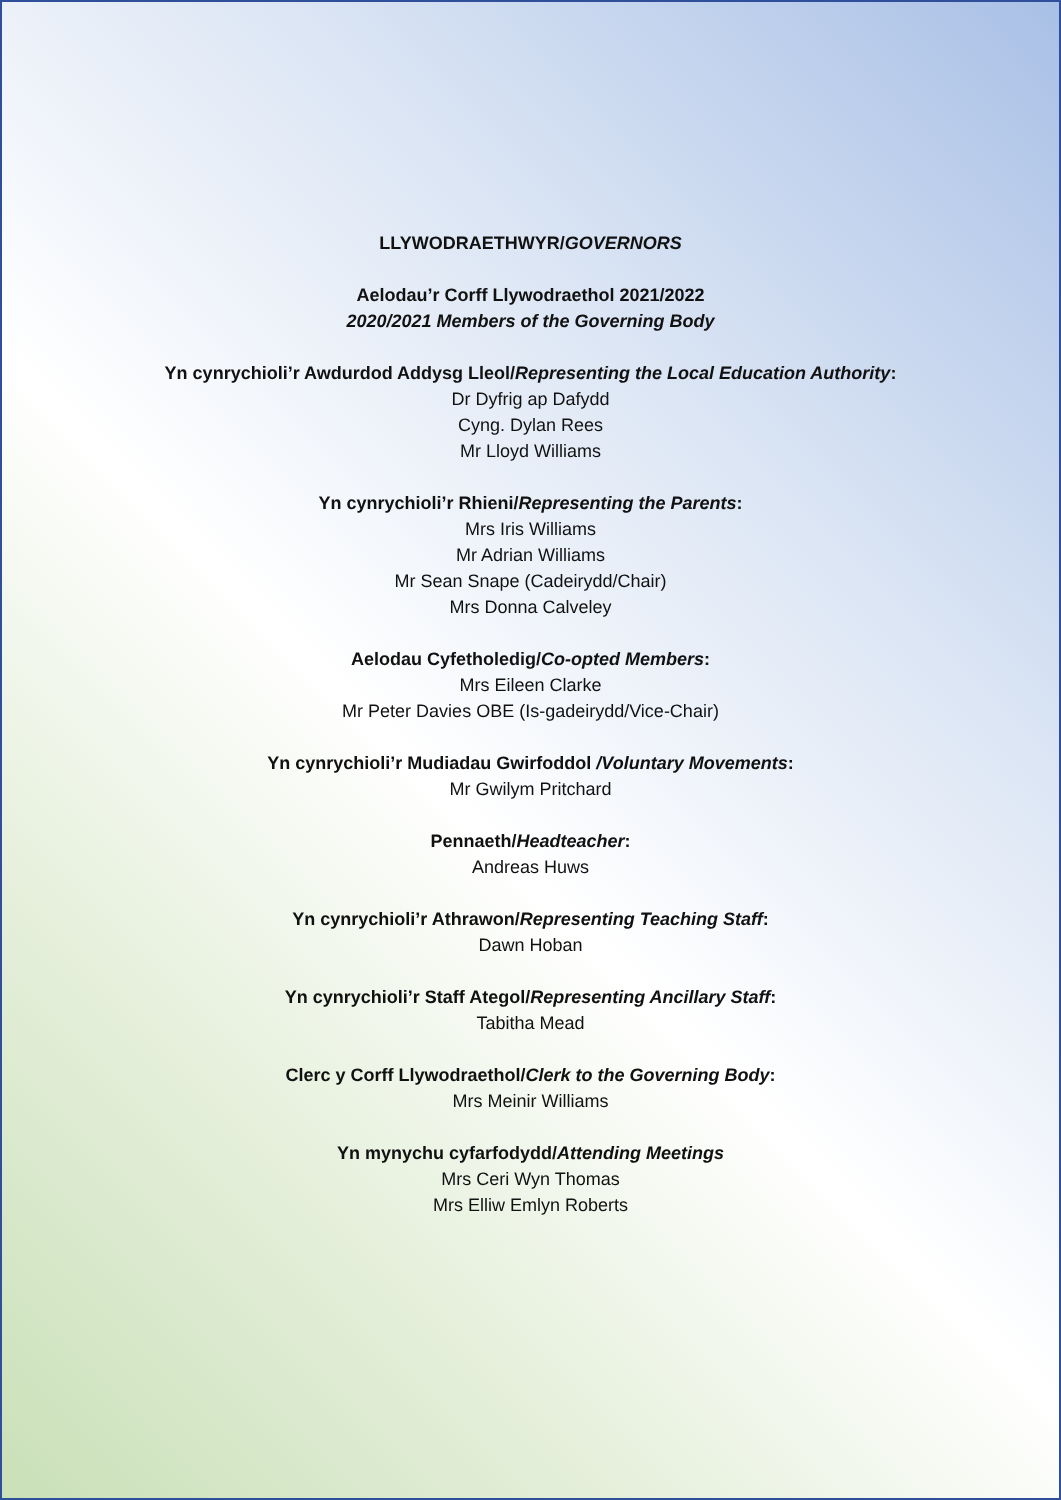LLYWODRAETHWYR/GOVERNORS
Aelodau’r Corff Llywodraethol 2021/2022
2020/2021 Members of the Governing Body
Yn cynrychioli’r Awdurdod Addysg Lleol/Representing the Local Education Authority:
Dr Dyfrig ap Dafydd
Cyng. Dylan Rees
Mr Lloyd Williams
Yn cynrychioli’r Rhieni/Representing the Parents:
Mrs Iris Williams
Mr Adrian Williams
Mr Sean Snape (Cadeirydd/Chair)
Mrs Donna Calveley
Aelodau Cyfetholedig/Co-opted Members:
Mrs Eileen Clarke
Mr Peter Davies OBE (Is-gadeirydd/Vice-Chair)
Yn cynrychioli’r Mudiadau Gwirfoddol /Voluntary Movements:
Mr Gwilym Pritchard
Pennaeth/Headteacher:
Andreas Huws
Yn cynrychioli’r Athrawon/Representing Teaching Staff:
Dawn Hoban
Yn cynrychioli’r Staff Ategol/Representing Ancillary Staff:
Tabitha Mead
Clerc y Corff Llywodraethol/Clerk to the Governing Body:
Mrs Meinir Williams
Yn mynychu cyfarfodydd/Attending Meetings
Mrs Ceri Wyn Thomas
Mrs Elliw Emlyn Roberts